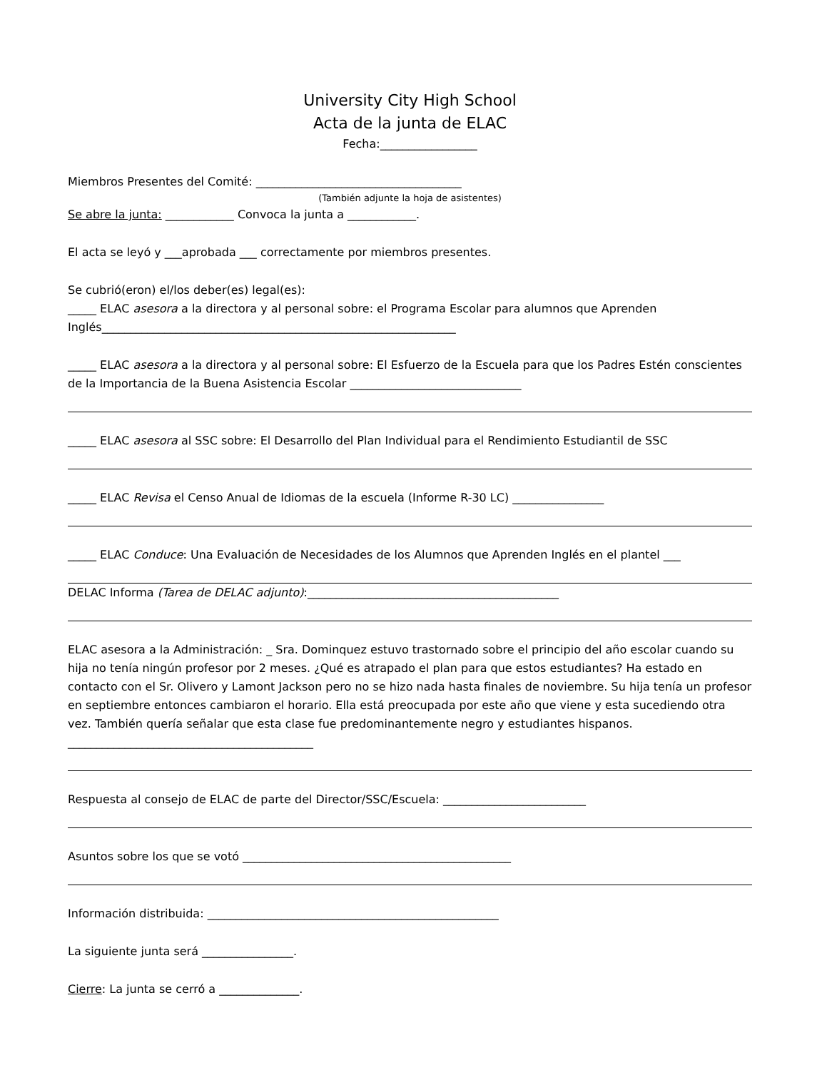University City High School
Acta de la junta de ELAC
Fecha:_________________
Miembros Presentes del Comité: ____________________________________
(También adjunte la hoja de asistentes)
Se abre la junta: ____________ Convoca la junta a ____________.
El acta se leyó y ___aprobada ___ correctamente por miembros presentes.
Se cubrió(eron) el/los deber(es) legal(es):
_____ ELAC asesora a la directora y al personal sobre: el Programa Escolar para alumnos que Aprenden Inglés______________________________________________________________
_____ ELAC asesora a la directora y al personal sobre: El Esfuerzo de la Escuela para que los Padres Estén conscientes de la Importancia de la Buena Asistencia Escolar ______________________________
_____ ELAC asesora al SSC sobre: El Desarrollo del Plan Individual para el Rendimiento Estudiantil de SSC
_____ ELAC Revisa el Censo Anual de Idiomas de la escuela (Informe R-30 LC) ________________
_____ ELAC Conduce: Una Evaluación de Necesidades de los Alumnos que Aprenden Inglés en el plantel ___
DELAC Informa (Tarea de DELAC adjunto):____________________________________________
ELAC asesora a la Administración: _ Sra. Dominquez estuvo trastornado sobre el principio del año escolar cuando su hija no tenía ningún profesor por 2 meses. ¿Qué es atrapado el plan para que estos estudiantes? Ha estado en contacto con el Sr. Olivero y Lamont Jackson pero no se hizo nada hasta finales de noviembre. Su hija tenía un profesor en septiembre entonces cambiaron el horario. Ella está preocupada por este año que viene y esta sucediendo otra vez. También quería señalar que esta clase fue predominantemente negro y estudiantes hispanos. ___________________________________________
Respuesta al consejo de ELAC de parte del Director/SSC/Escuela: _________________________
Asuntos sobre los que se votó _______________________________________________
Información distribuida: ___________________________________________________
La siguiente junta será ________________.
Cierre: La junta se cerró a ______________.